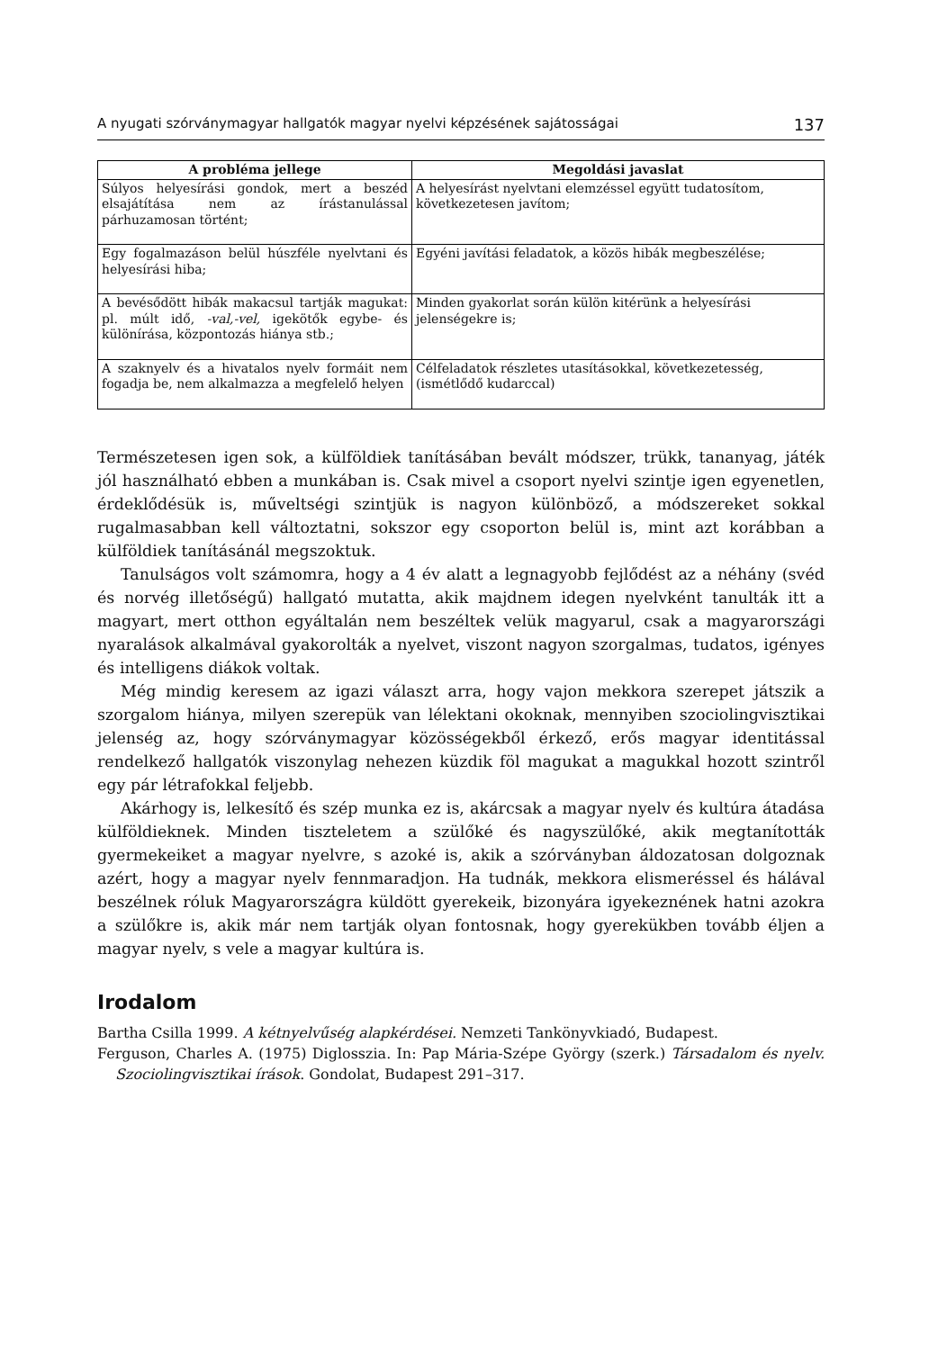A nyugati szórványmagyar hallgatók magyar nyelvi képzésének sajátosságai 137
| A probléma jellege | Megoldási javaslat |
| --- | --- |
| Súlyos helyesírási gondok, mert a beszéd elsajátítása nem az írástanulással párhuzamosan történt; | A helyesírást nyelvtani elemzéssel együtt tudatosítom, következetesen javítom; |
| Egy fogalmazáson belül húszféle nyelvtani és helyesírási hiba; | Egyéni javítási feladatok, a közös hibák megbeszélése; |
| A bevésődött hibák makacsul tartják magukat: pl. múlt idő, -val,-vel, igekötők egybe- és különírása, központozás hiánya stb.; | Minden gyakorlat során külön kitérünk a helyesírási jelenségekre is; |
| A szaknyelv és a hivatalos nyelv formáit nem fogadja be, nem alkalmazza a megfelelő helyen | Célfeladatok részletes utasításokkal, következetesség, (ismétlődő kudarccal) |
Természetesen igen sok, a külföldiek tanításában bevált módszer, trükk, tananyag, játék jól használható ebben a munkában is. Csak mivel a csoport nyelvi szintje igen egyenetlen, érdeklődésük is, műveltségi szintjük is nagyon különböző, a módszereket sokkal rugalmasabban kell változtatni, sokszor egy csoporton belül is, mint azt korábban a külföldiek tanításánál megszoktuk.
Tanulságos volt számomra, hogy a 4 év alatt a legnagyobb fejlődést az a néhány (svéd és norvég illetőségű) hallgató mutatta, akik majdnem idegen nyelvként tanulták itt a magyart, mert otthon egyáltalán nem beszéltek velük magyarul, csak a magyarországi nyaralások alkalmával gyakorolták a nyelvet, viszont nagyon szorgalmas, tudatos, igényes és intelligens diákok voltak.
Még mindig keresem az igazi választ arra, hogy vajon mekkora szerepet játszik a szorgalom hiánya, milyen szerepük van lélektani okoknak, mennyiben szociolingvisztikai jelenség az, hogy szórványmagyar közösségekből érkező, erős magyar identitással rendelkező hallgatók viszonylag nehezen küzdik föl magukat a magukkal hozott szintről egy pár létrafokkal feljebb.
Akárhogy is, lelkesítő és szép munka ez is, akárcsak a magyar nyelv és kultúra átadása külföldieknek. Minden tiszteletem a szülőké és nagyszülőké, akik megtanították gyermekeiket a magyar nyelvre, s azoké is, akik a szórványban áldozatosan dolgoznak azért, hogy a magyar nyelv fennmaradjon. Ha tudnák, mekkora elismeréssel és hálával beszélnek róluk Magyarországra küldött gyerekeik, bizonyára igyekeznének hatni azokra a szülőkre is, akik már nem tartják olyan fontosnak, hogy gyerekükben tovább éljen a magyar nyelv, s vele a magyar kultúra is.
Irodalom
Bartha Csilla 1999. A kétnyelvűség alapkérdései. Nemzeti Tankönyvkiadó, Budapest.
Ferguson, Charles A. (1975) Diglosszia. In: Pap Mária-Szépe György (szerk.) Társadalom és nyelv. Szociolingvisztikai írások. Gondolat, Budapest 291–317.